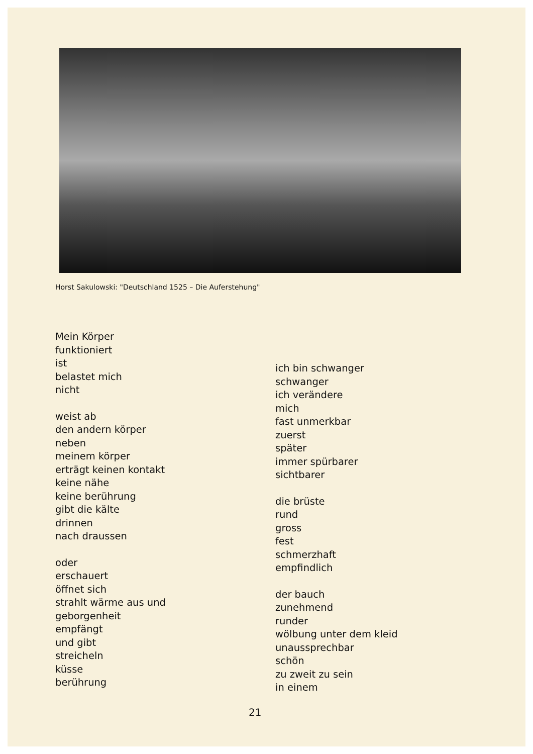Horst Sakulowski: "Deutschland 1525 – Die Auferstehung"
Mein Körper
funktioniert
ist
belastet mich
nicht
weist ab
den andern körper
neben
meinem körper
erträgt keinen kontakt
keine nähe
keine berührung
gibt die kälte
drinnen
nach draussen
oder
erschauert
öffnet sich
strahlt wärme aus und
geborgenheit
empfängt
und gibt
streicheln
küsse
berührung
ich bin schwanger
schwanger
ich verändere
mich
fast unmerkbar
zuerst
später
immer spürbarer
sichtbarer
die brüste
rund
gross
fest
schmerzhaft
empfindlich
der bauch
zunehmend
runder
wölbung unter dem kleid
unaussprechbar
schön
zu zweit zu sein
in einem
21